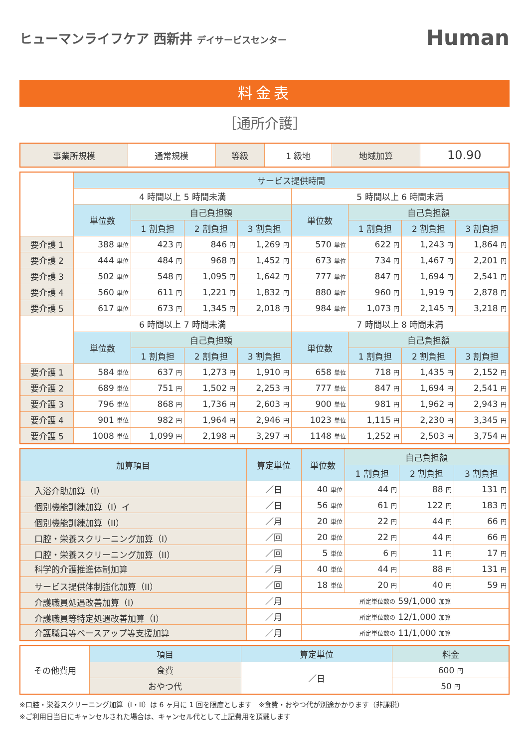ヒューマンライフケア 西新井 デイサービスセンター
Human
料金表
［通所介護］
| 事業所規模 | 通常規模 | 等級 | 1 級地 | 地域加算 | 10.90 |
| | サービス提供時間 | | | | | | | |
| | 4 時間以上 5 時間未満 | | | | 5 時間以上 6 時間未満 | | | |
| | 単位数 | 自己負担額 | | | 単位数 | 自己負担額 | | |
| | | 1 割負担 | 2 割負担 | 3 割負担 | | 1 割負担 | 2 割負担 | 3 割負担 |
| 要介護 1 | 388 単位 | 423 円 | 846 円 | 1,269 円 | 570 単位 | 622 円 | 1,243 円 | 1,864 円 |
| 要介護 2 | 444 単位 | 484 円 | 968 円 | 1,452 円 | 673 単位 | 734 円 | 1,467 円 | 2,201 円 |
| 要介護 3 | 502 単位 | 548 円 | 1,095 円 | 1,642 円 | 777 単位 | 847 円 | 1,694 円 | 2,541 円 |
| 要介護 4 | 560 単位 | 611 円 | 1,221 円 | 1,832 円 | 880 単位 | 960 円 | 1,919 円 | 2,878 円 |
| 要介護 5 | 617 単位 | 673 円 | 1,345 円 | 2,018 円 | 984 単位 | 1,073 円 | 2,145 円 | 3,218 円 |
| | 6 時間以上 7 時間未満 | | | | 7 時間以上 8 時間未満 | | | |
| | 単位数 | 自己負担額 | | | 単位数 | 自己負担額 | | |
| | | 1 割負担 | 2 割負担 | 3 割負担 | | 1 割負担 | 2 割負担 | 3 割負担 |
| 要介護 1 | 584 単位 | 637 円 | 1,273 円 | 1,910 円 | 658 単位 | 718 円 | 1,435 円 | 2,152 円 |
| 要介護 2 | 689 単位 | 751 円 | 1,502 円 | 2,253 円 | 777 単位 | 847 円 | 1,694 円 | 2,541 円 |
| 要介護 3 | 796 単位 | 868 円 | 1,736 円 | 2,603 円 | 900 単位 | 981 円 | 1,962 円 | 2,943 円 |
| 要介護 4 | 901 単位 | 982 円 | 1,964 円 | 2,946 円 | 1023 単位 | 1,115 円 | 2,230 円 | 3,345 円 |
| 要介護 5 | 1008 単位 | 1,099 円 | 2,198 円 | 3,297 円 | 1148 単位 | 1,252 円 | 2,503 円 | 3,754 円 |
| 加算項目 | 算定単位 | 単位数 | 自己負担額 | | |
| --- | --- | --- | --- | --- | --- |
| | | | 1 割負担 | 2 割負担 | 3 割負担 |
| 入浴介助加算（I） | ／日 | 40 単位 | 44 円 | 88 円 | 131 円 |
| 個別機能訓練加算（I）イ | ／日 | 56 単位 | 61 円 | 122 円 | 183 円 |
| 個別機能訓練加算（II） | ／月 | 20 単位 | 22 円 | 44 円 | 66 円 |
| 口腔・栄養スクリーニング加算（I） | ／回 | 20 単位 | 22 円 | 44 円 | 66 円 |
| 口腔・栄養スクリーニング加算（II） | ／回 | 5 単位 | 6 円 | 11 円 | 17 円 |
| 科学的介護推進体制加算 | ／月 | 40 単位 | 44 円 | 88 円 | 131 円 |
| サービス提供体制強化加算（II） | ／回 | 18 単位 | 20 円 | 40 円 | 59 円 |
| 介護職員処遇改善加算（I） | ／月 | 所定単位数の 59/1,000 加算 | | | |
| 介護職員等特定処遇改善加算（I） | ／月 | 所定単位数の 12/1,000 加算 | | | |
| 介護職員等ベースアップ等支援加算 | ／月 | 所定単位数の 11/1,000 加算 | | | |
| その他費用 | 項目 | 算定単位 | 料金 |
| | 食費 | ／日 | 600 円 |
| | おやつ代 | | 50 円 |
※口腔・栄養スクリーニング加算（I・II）は 6 ヶ月に 1 回を限度とします　※食費・おやつ代が別途かかります（非課税）
※ご利用日当日にキャンセルされた場合は、キャンセル代として上記費用を頂戴します